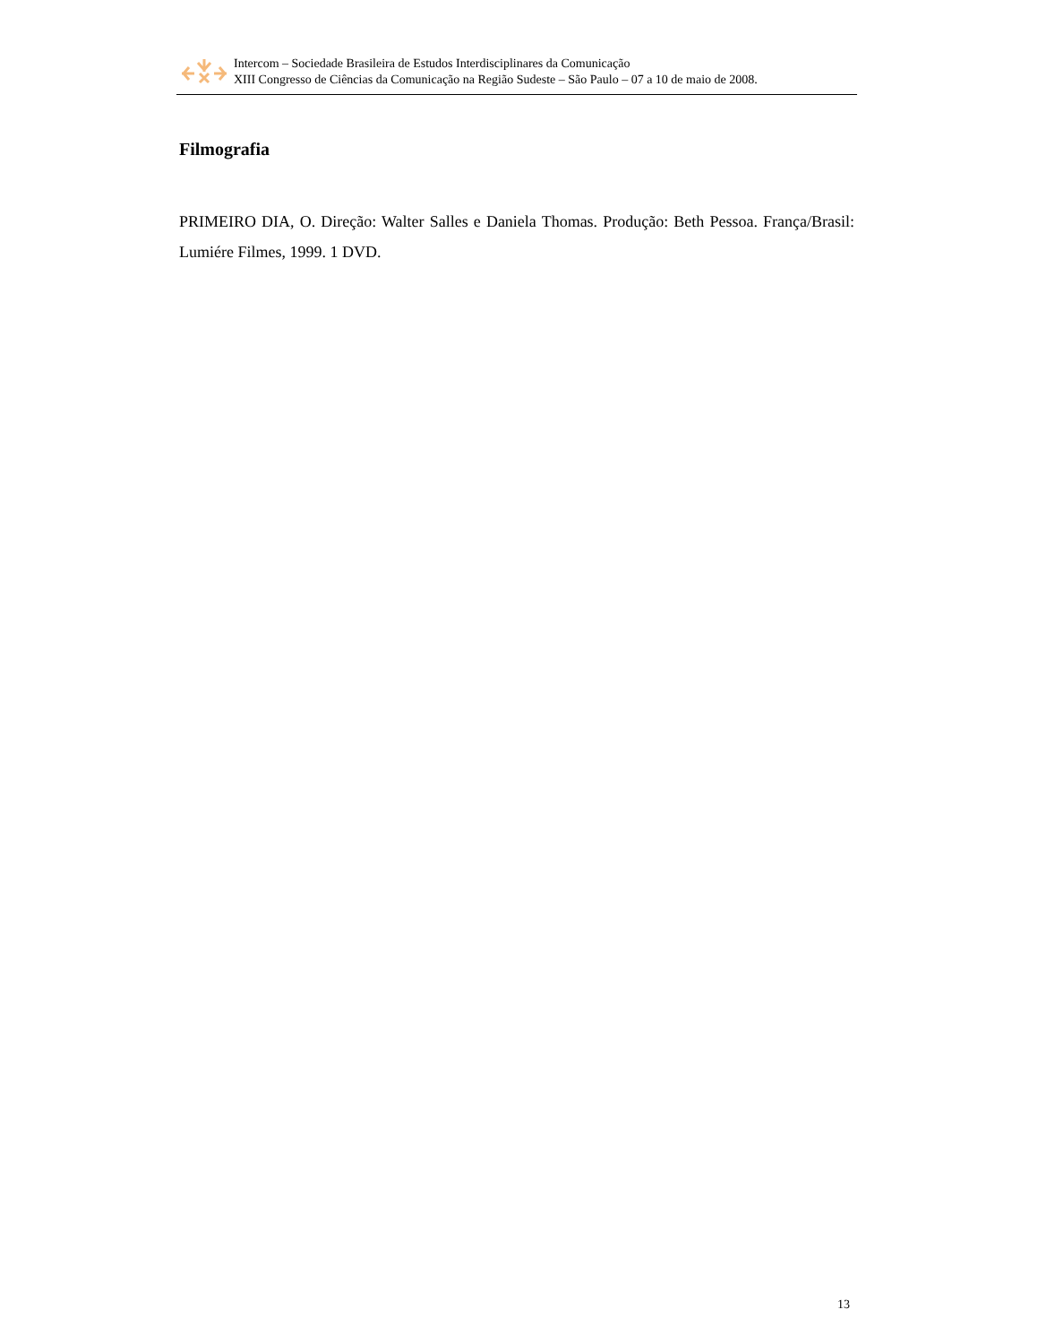Intercom – Sociedade Brasileira de Estudos Interdisciplinares da Comunicação
XIII Congresso de Ciências da Comunicação na Região Sudeste – São Paulo – 07 a 10 de maio de 2008.
Filmografia
PRIMEIRO DIA, O. Direção: Walter Salles e Daniela Thomas. Produção: Beth Pessoa. França/Brasil: Lumiére Filmes, 1999. 1 DVD.
13